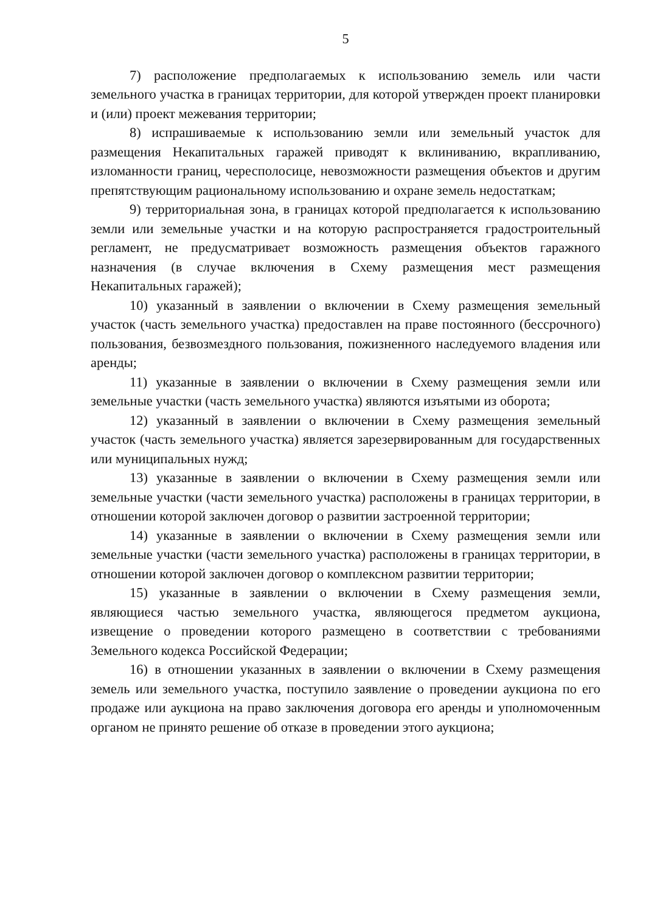5
7) расположение предполагаемых к использованию земель или части земельного участка в границах территории, для которой утвержден проект планировки и (или) проект межевания территории;
8) испрашиваемые к использованию земли или земельный участок для размещения Некапитальных гаражей приводят к вклиниванию, вкрапливанию, изломанности границ, чересполосице, невозможности размещения объектов и другим препятствующим рациональному использованию и охране земель недостаткам;
9) территориальная зона, в границах которой предполагается к использованию земли или земельные участки и на которую распространяется градостроительный регламент, не предусматривает возможность размещения объектов гаражного назначения (в случае включения в Схему размещения мест размещения Некапитальных гаражей);
10) указанный в заявлении о включении в Схему размещения земельный участок (часть земельного участка) предоставлен на праве постоянного (бессрочного) пользования, безвозмездного пользования, пожизненного наследуемого владения или аренды;
11) указанные в заявлении о включении в Схему размещения земли или земельные участки (часть земельного участка) являются изъятыми из оборота;
12) указанный в заявлении о включении в Схему размещения земельный участок (часть земельного участка) является зарезервированным для государственных или муниципальных нужд;
13) указанные в заявлении о включении в Схему размещения земли или земельные участки (части земельного участка) расположены в границах территории, в отношении которой заключен договор о развитии застроенной территории;
14) указанные в заявлении о включении в Схему размещения земли или земельные участки (части земельного участка) расположены в границах территории, в отношении которой заключен договор о комплексном развитии территории;
15) указанные в заявлении о включении в Схему размещения земли, являющиеся частью земельного участка, являющегося предметом аукциона, извещение о проведении которого размещено в соответствии с требованиями Земельного кодекса Российской Федерации;
16) в отношении указанных в заявлении о включении в Схему размещения земель или земельного участка, поступило заявление о проведении аукциона по его продаже или аукциона на право заключения договора его аренды и уполномоченным органом не принято решение об отказе в проведении этого аукциона;